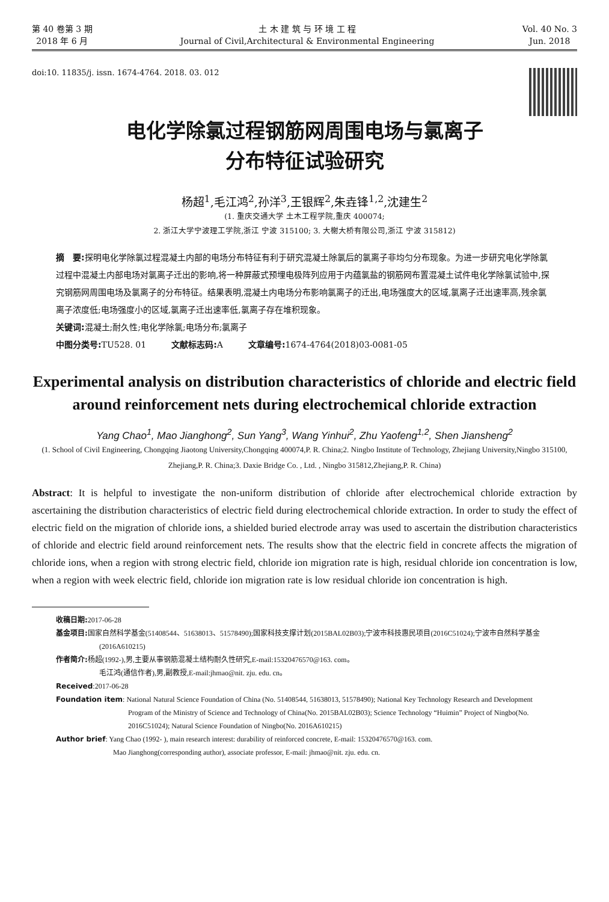第 40 卷第 3 期
2018 年 6 月
土 木 建 筑 与 环 境 工 程
Journal of Civil,Architectural & Environmental Engineering
Vol. 40 No. 3
Jun. 2018
doi:10. 11835/j. issn. 1674-4764. 2018. 03. 012
电化学除氯过程钢筋网周围电场与氯离子
分布特征试验研究
杨超<sup>1</sup>,毛江鸿<sup>2</sup>,孙洋<sup>3</sup>,王银辉<sup>2</sup>,朱垚锋<sup>1,2</sup>,沈建生<sup>2</sup>
(1. 重庆交通大学 土木工程学院,重庆 400074;
2. 浙江大学宁波理工学院,浙江 宁波 315100; 3. 大榭大桥有限公司,浙江 宁波 315812)
摘　要: 探明电化学除氯过程混凝土内部的电场分布特征有利于研究混凝土除氯后的氯离子非均匀分布现象。为进一步研究电化学除氯过程中混凝土内部电场对氯离子迁出的影响,将一种屏蔽式预埋电极阵列应用于内蕴氯盐的钢筋网布置混凝土试件电化学除氯试验中,探究钢筋网周围电场及氯离子的分布特征。结果表明,混凝土内电场分布影响氯离子的迁出,电场强度大的区域,氯离子迁出速率高,残余氯离子浓度低;电场强度小的区域,氯离子迁出速率低,氯离子存在堆积现象。
关键词: 混凝土;耐久性;电化学除氯;电场分布;氯离子
中图分类号: TU528. 01　　　文献标志码: A　　　文章编号: 1674-4764(2018)03-0081-05
Experimental analysis on distribution characteristics of chloride and electric field around reinforcement nets during electrochemical chloride extraction
Yang Chao<sup>1</sup>, Mao Jianghong<sup>2</sup>, Sun Yang<sup>3</sup>, Wang Yinhui<sup>2</sup>, Zhu Yaofeng<sup>1,2</sup>, Shen Jiansheng<sup>2</sup>
(1. School of Civil Engineering, Chongqing Jiaotong University,Chongqing 400074,P. R. China;2. Ningbo Institute of Technology, Zhejiang University,Ningbo 315100, Zhejiang,P. R. China;3. Daxie Bridge Co. , Ltd. , Ningbo 315812,Zhejiang,P. R. China)
Abstract: It is helpful to investigate the non-uniform distribution of chloride after electrochemical chloride extraction by ascertaining the distribution characteristics of electric field during electrochemical chloride extraction. In order to study the effect of electric field on the migration of chloride ions, a shielded buried electrode array was used to ascertain the distribution characteristics of chloride and electric field around reinforcement nets. The results show that the electric field in concrete affects the migration of chloride ions, when a region with strong electric field, chloride ion migration rate is high, residual chloride ion concentration is low, when a region with week electric field, chloride ion migration rate is low residual chloride ion concentration is high.
收稿日期: 2017-06-28
基金项目: 国家自然科学基金(51408544、51638013、51578490);国家科技支撑计划(2015BAL02B03);宁波市科技惠民项目(2016C51024);宁波市自然科学基金(2016A610215)
作者简介: 杨超(1992-),男,主要从事钢筋混凝土结构耐久性研究,E-mail:15320476570@163. com。
毛江鸿(通信作者),男,副教授,E-mail:jhmao@nit. zju. edu. cn。
Received:2017-06-28
Foundation item: National Natural Science Foundation of China (No. 51408544, 51638013, 51578490); National Key Technology Research and Development Program of the Ministry of Science and Technology of China(No. 2015BAL02B03); Science Technology “Huimin” Project of Ningbo(No. 2016C51024); Natural Science Foundation of Ningbo(No. 2016A610215)
Author brief: Yang Chao (1992- ), main research interest: durability of reinforced concrete, E-mail: 15320476570@163. com.
Mao Jianghong(corresponding author), associate professor, E-mail: jhmao@nit. zju. edu. cn.